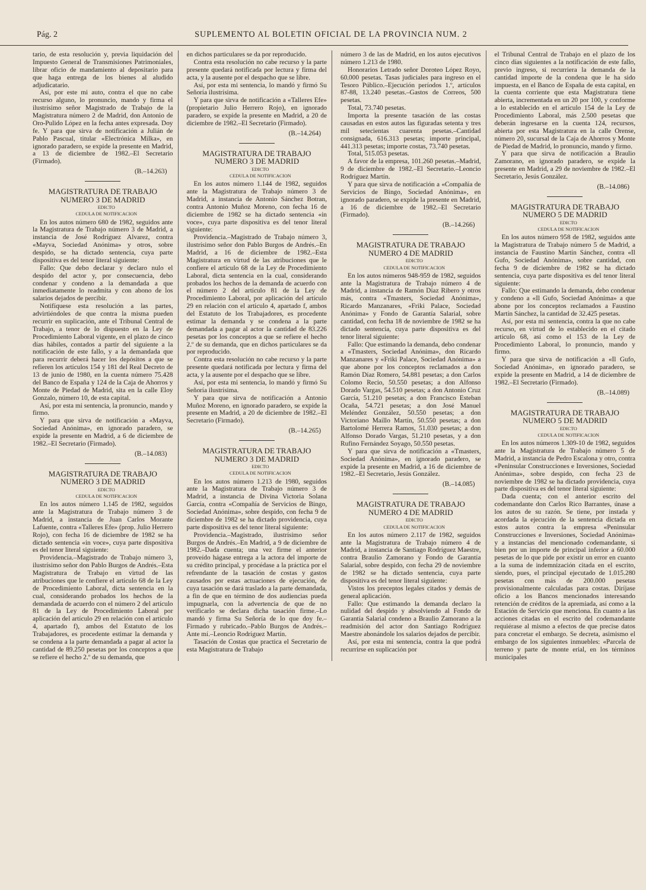Pág. 2 SUPLEMENTO AL BOLETIN OFICIAL DE LA PROVINCIA NUM. 2
tario, de esta resolución y, previa liquidación del Impuesto General de Transmisiones Patrimoniales, librar oficio de mandamiento al depositario para que haga entrega de los bienes al aludido adjudicatario.
Así, por este mi auto, contra el que no cabe recurso alguno, lo pronuncio, mando y firma el ilustrísimo señor Magistrado de Trabajo de la Magistratura número 2 de Madrid, don Antonio de Oro-Pulido López en la fecha antes expresada. Doy fe. Y para que sirva de notificación a Julián de Pablo Pascual, titular «Electrónica Milka», en ignorado paradero, se expide la presente en Madrid, a 13 de diciembre de 1982.–El Secretario (Firmado).
(B.–14.263)
MAGISTRATURA DE TRABAJO
NUMERO 3 DE MADRID
EDICTO
CEDULA DE NOTIFICACION
En los autos número 680 de 1982, seguidos ante la Magistratura de Trabajo número 3 de Madrid, a instancia de José Rodríguez Alvarez, contra «Mayva, Sociedad Anónima» y otros, sobre despido, se ha dictado sentencia, cuya parte dispositiva es del tenor literal siguiente:
Fallo: Que debo declarar y declaro nulo el despido del actor y, por consecuencia, debo condenar y condeno a la demandada a que inmediatamente lo readmita y con abono de los salarios dejados de percibir.
Notifíquese esta resolución a las partes, advirtiéndoles de que contra la misma pueden recurrir en suplicación, ante el Tribunal Central de Trabajo, a tenor de lo dispuesto en la Ley de Procedimiento Laboral vigente, en el plazo de cinco días hábiles, contados a partir del siguiente a la notificación de este fallo, y a la demandada que para recurrir deberá hacer los depósitos a que se refieren los artículos 154 y 181 del Real Decreto de 13 de junio de 1980, en la cuenta número 75.428 del Banco de España y 124 de la Caja de Ahorros y Monte de Piedad de Madrid, sita en la calle Eloy Gonzalo, número 10, de esta capital.
Así, por esta mi sentencia, la pronuncio, mando y firmo.
Y para que sirva de notificación a «Mayva, Sociedad Anónima», en ignorado paradero, se expide la presente en Madrid, a 6 de diciembre de 1982.–El Secretario (Firmado).
(B.–14.083)
MAGISTRATURA DE TRABAJO
NUMERO 3 DE MADRID
EDICTO
CEDULA DE NOTIFICACION
En los autos número 1.145 de 1982, seguidos ante la Magistratura de Trabajo número 3 de Madrid, a instancia de Juan Carlos Morante Lafuente, contra «Talleres Efe» (prop. Julio Herrero Rojo), con fecha 16 de diciembre de 1982 se ha dictado sentencia «in voce», cuya parte dispositiva es del tenor literal siguiente:
Providencia.–Magistrado de Trabajo número 3, ilustrísimo señor don Pablo Burgos de Andrés.–Esta Magistratura de Trabajo en virtud de las atribuciones que le confiere el artículo 68 de la Ley de Procedimiento Laboral, dicta sentencia en la cual, considerando probados los hechos de la demandada de acuerdo con el número 2 del artículo 81 de la Ley de Procedimiento Laboral por aplicación del artículo 29 en relación con el artículo 4, apartado f), ambos del Estatuto de los Trabajadores, es procedente estimar la demanda y se condena a la parte demandada a pagar al actor la cantidad de 89.250 pesetas por los conceptos a que se refiere el hecho 2.º de su demanda, que
en dichos particulares se da por reproducido.
Contra esta resolución no cabe recurso y la parte presente quedará notificada por lectura y firma del acta, y la ausente por el despacho que se libre.
Así, por esta mi sentencia, lo mandó y firmó Su Señoría ilustrísima.
Y para que sirva de notificación a «Talleres Efe» (propietario Julio Herrero Rojo), en ignorado paradero, se expide la presente en Madrid, a 20 de diciembre de 1982.–El Secretario (Firmado).
(B.–14.264)
MAGISTRATURA DE TRABAJO
NUMERO 3 DE MADRID
EDICTO
CEDULA DE NOTIFICACION
En los autos número 1.144 de 1982, seguidos ante la Magistratura de Trabajo número 3 de Madrid, a instancia de Antonio Sánchez Botran, contra Antonio Muñoz Moreno, con fecha 16 de diciembre de 1982 se ha dictado sentencia «in voce», cuya parte dispositiva es del tenor literal siguiente:
Providencia.–Magistrado de Trabajo número 3, ilustrísimo señor don Pablo Burgos de Andrés.–En Madrid, a 16 de diciembre de 1982.–Esta Magistratura en virtud de las atribuciones que le confiere el artículo 68 de la Ley de Procedimiento Laboral, dicta sentencia en la cual, considerando probados los hechos de la demanda de acuerdo con el número 2 del artículo 81 de la Ley de Procedimiento Laboral, por aplicación del artículo 29 en relación con el artículo 4, apartado f, ambos del Estatuto de los Trabajadores, es procedente estimar la demanda y se condena a la parte demandada a pagar al actor la cantidad de 83.226 pesetas por los conceptos a que se refiere el hecho 2.º de su demanda, que en dichos particulares se da por reproducido.
Contra esta resolución no cabe recurso y la parte presente quedará notificada por lectura y firma del acta, y la ausente por el despacho que se libre.
Así, por esta mi sentencia, lo mandó y firmó Su Señoría ilustrísima.
Y para que sirva de notificación a Antonio Muñoz Moreno, en ignorado paradero, se expide la presente en Madrid, a 20 de diciembre de 1982.–El Secretario (Firmado).
(B.–14.265)
MAGISTRATURA DE TRABAJO
NUMERO 3 DE MADRID
EDICTO
CEDULA DE NOTIFICACION
En los autos número 1.213 de 1980, seguidos ante la Magistratura de Trabajo número 3 de Madrid, a instancia de Divina Victoria Solana García, contra «Compañía de Servicios de Bingo, Sociedad Anónima», sobre despido, con fecha 9 de diciembre de 1982 se ha dictado providencia, cuya parte dispositiva es del tenor literal siguiente:
Providencia.–Magistrado, ilustrísimo señor Burgos de Andrés.–En Madrid, a 9 de diciembre de 1982.–Dada cuenta; una vez firme el anterior proveído hágase entrega a la actora del importe de su crédito principal, y procédase a la práctica por el refrendante de la tasación de costas y gastos causados por estas actuaciones de ejecución, de cuya tasación se dará traslado a la parte demandada, a fin de que en término de dos audiencias pueda impugnarla, con la advertencia de que de no verificarlo se declara dicha tasación firme.–Lo mandó y firma Su Señoría de lo que doy fe.–Firmado y rubricado.–Pablo Burgos de Andrés.–Ante mí.–Leoncio Rodríguez Martín.
Tasación de Costas que practica el Secretario de esta Magistratura de Trabajo
número 3 de las de Madrid, en los autos ejecutivos número 1.213 de 1980.
Honorarios Letrado señor Doroteo López Royo, 60.000 pesetas. Tasas judiciales para ingreso en el Tesoro Público.–Ejecución períodos 1.º, artículos 87-88, 13.240 pesetas.–Gastos de Correos, 500 pesetas.
Total, 73.740 pesetas.
Importa la presente tasación de las costas causadas en estos autos las figuradas setenta y tres mil setecientas cuarenta pesetas.–Cantidad consignada, 616.313 pesetas; importe principal, 441.313 pesetas; importe costas, 73.740 pesetas.
Total, 515.053 pesetas.
A favor de la empresa, 101.260 pesetas.–Madrid, 9 de diciembre de 1982.–El Secretario.–Leoncio Rodríguez Martín.
Y para que sirva de notificación a «Compañía de Servicios de Bingo, Sociedad Anónima», en ignorado paradero, se expide la presente en Madrid, a 16 de diciembre de 1982.–El Secretario (Firmado).
(B.–14.266)
MAGISTRATURA DE TRABAJO
NUMERO 4 DE MADRID
EDICTO
CEDULA DE NOTIFICACION
En los autos números 948-959 de 1982, seguidos ante la Magistratura de Trabajo número 4 de Madrid, a instancia de Ramón Díaz Ribero y otros más, contra «Tmasters, Sociedad Anónima», Ricardo Manzanares, «Friki Palace, Sociedad Anónima» y Fondo de Garantía Salarial, sobre cantidad, con fecha 18 de noviembre de 1982 se ha dictado sentencia, cuya parte dispositiva es del tenor literal siguiente:
Fallo: Que estimando la demanda, debo condenar a «Tmasters, Sociedad Anónima», don Ricardo Manzanares y «Friki Palace, Sociedad Anónima» a que abone por los conceptos reclamados a don Ramón Díaz Romero, 54.881 pesetas; a don Carlos Colomo Recio, 50.550 pesetas; a don Alfonso Dorado Vargas, 54.510 pesetas; a don Antonio Cruz García, 51.210 pesetas; a don Francisco Esteban Ocaña, 54.721 pesetas; a don José Manuel Meléndez González, 50.550 pesetas; a don Victoriano Maíllo Martín, 50.550 pesetas; a don Bartolomé Herrera Ramos, 51.030 pesetas; a don Alfonso Dorado Vargas, 51.210 pesetas, y a don Rufino Fernández Soyago, 50.550 pesetas.
Y para que sirva de notificación a «Tmasters, Sociedad Anónima», en ignorado paradero, se expide la presente en Madrid, a 16 de diciembre de 1982.–El Secretario, Jesús González.
(B.–14.085)
MAGISTRATURA DE TRABAJO
NUMERO 4 DE MADRID
EDICTO
CEDULA DE NOTIFICACION
En los autos número 2.117 de 1982, seguidos ante la Magistratura de Trabajo número 4 de Madrid, a instancia de Santiago Rodríguez Maestre, contra Braulio Zamorano y Fondo de Garantía Salarial, sobre despido, con fecha 29 de noviembre de 1982 se ha dictado sentencia, cuya parte dispositiva es del tenor literal siguiente:
Vistos los preceptos legales citados y demás de general aplicación.
Fallo: Que estimando la demanda declaro la nulidad del despido y absolviendo al Fondo de Garantía Salarial condeno a Braulio Zamorano a la readmisión del actor don Santiago Rodríguez Maestre abonándole los salarios dejados de percibir.
Así, por esta mi sentencia, contra la que podrá recurrirse en suplicación por
el Tribunal Central de Trabajo en el plazo de los cinco días siguientes a la notificación de este fallo, previo ingreso, si recurriera la demanda de la cantidad importe de la condena que le ha sido impuesta, en el Banco de España de esta capital, en la cuenta corriente que esta Magistratura tiene abierta, incrementada en un 20 por 100, y conforme a lo establecido en el artículo 154 de la Ley de Procedimiento Laboral, más 2.500 pesetas que deberán ingresarse en la cuenta 124, recursos, abierta por esta Magistratura en la calle Orense, número 20, sucursal de la Caja de Ahorros y Monte de Piedad de Madrid, lo pronuncio, mando y firmo.
Y para que sirva de notificación a Braulio Zamorano, en ignorado paradero, se expide la presente en Madrid, a 29 de noviembre de 1982.–El Secretario, Jesús González.
(B.–14.086)
MAGISTRATURA DE TRABAJO
NUMERO 5 DE MADRID
EDICTO
CEDULA DE NOTIFICACION
En los autos número 958 de 1982, seguidos ante la Magistratura de Trabajo número 5 de Madrid, a instancia de Faustino Martín Sánchez, contra «Il Gufo, Sociedad Anónima», sobre cantidad, con fecha 9 de diciembre de 1982 se ha dictado sentencia, cuya parte dispositiva es del tenor literal siguiente:
Fallo: Que estimando la demanda, debo condenar y condeno a «Il Gufo, Sociedad Anónima» a que abone por los conceptos reclamados a Faustino Martín Sánchez, la cantidad de 32.425 pesetas.
Así, por esta mi sentencia, contra la que no cabe recurso, en virtud de lo establecido en el citado artículo 68, así como el 153 de la Ley de Procedimiento Laboral, lo pronuncio, mando y firmo.
Y para que sirva de notificación a «Il Gufo, Sociedad Anónima», en ignorado paradero, se expide la presente en Madrid, a 14 de diciembre de 1982.–El Secretario (Firmado).
(B.–14.089)
MAGISTRATURA DE TRABAJO
NUMERO 5 DE MADRID
EDICTO
CEDULA DE NOTIFICACION
En los autos números 1.309-10 de 1982, seguidos ante la Magistratura de Trabajo número 5 de Madrid, a instancia de Pedro Escalona y otro, contra «Peninsular Construcciones e Inversiones, Sociedad Anónima», sobre despido, con fecha 23 de noviembre de 1982 se ha dictado providencia, cuya parte dispositiva es del tenor literal siguiente:
Dada cuenta; con el anterior escrito del codemandante don Carlos Rico Barrantes, únase a los autos de su razón. Se tiene, por instada y acordada la ejecución de la sentencia dictada en estos autos contra la empresa «Peninsular Construcciones e Inversiones, Sociedad Anónima» y a instancias del mencionado codemandante, si bien por un importe de principal inferior a 60.000 pesetas de lo que pide por existir un error en cuanto a la suma de indemnización citada en el escrito, siendo, pues, el principal ejecutado de 1.015.280 pesetas con más de 200.000 pesetas provisionalmente calculadas para costas. Diríjase oficio a los Bancos mencionados interesando retención de créditos de la apremiada, así como a la Estación de Servicio que menciona. En cuanto a las acciones citadas en el escrito del codemandante requiérase al mismo a efectos de que precise datos para concretar el embargo. Se decreta, asimismo el embargo de los siguientes inmuebles: «Parcela de terreno y parte de monte erial, en los términos municipales